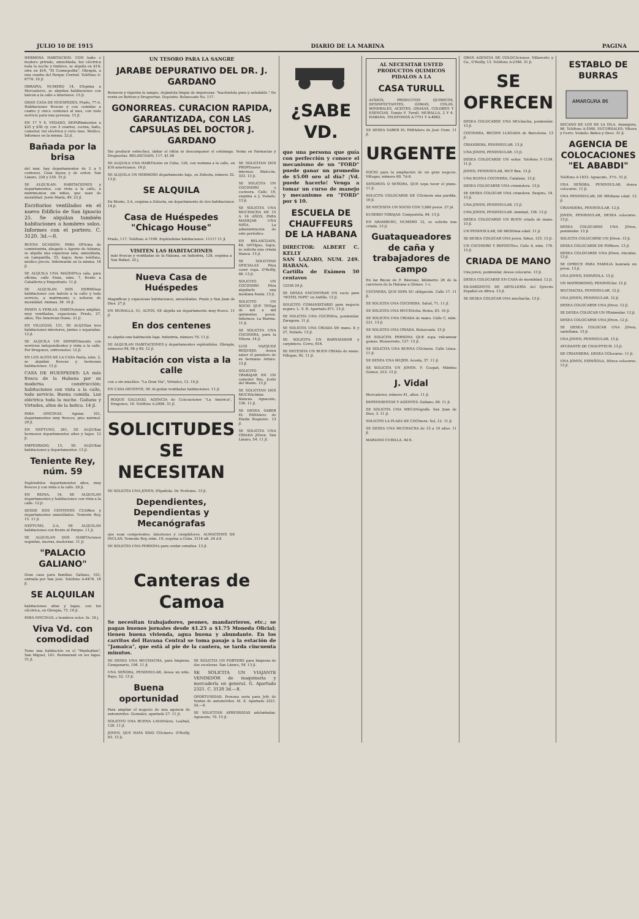JULIO 10 DE 1915 DIARIO DE LA MARINA PAGINA
HERMOSA HABITACION: CON baño e inodoro privado, amueblada, luz eléctrica toda la noche y timbres, se alquila en $18; otra en $14, "El Cosmopolita", Obrapía, a una cuadra del Parque Central. Teléfono A-6778. 10 jl.
OBRAPIA, NUMERO 14, ESquina a Mercaderes, se alquilan habitaciones con balcón a la calle e interiores. 15 jl.
GRAN CASA DE HUESPEDES. Prado, 77-A. Habitaciones frescas y con comidas a cuatro y cinco centenes al mes, con todo servicio para una persona. 15 jl.
EN 17 Y 4, VEDADO, DEPARtamentos a $25 y $30 cy. con 3 cuartos, cocina, baño, comedor, luz eléctrica y cielo raso. Módico. Informes en la misma. 22 jl.
Bañada por la brisa
del mar, hay departamentos de 2 a 5 centenes. Casa lujosa y de orden. San Lázaro, 228 y 230. 15 jl.
SE ALQUILAN: HABITACIONES y departamentos, con vista a la calle, a matrimonios sin niños, que sean de moralidad. Jesús María, 49. 22 jl.
Escritorios ventilados en el nuevo Edificio de San Ignacio 25. Se alquilan también habitaciones a hombres solos. Informes con el portero. C. 3120. 3d.—8.
BUENA OCASION: PARA OFIcina de comisionista, abogado o Agente de Aduana, se alquila una espaciosa sala, amueblada, en Lamparilla, 33, bajos; tiene teléfono, módico precio. Informarán en la misma. 16 jl.
SE ALQUILA UNA MAGNIFIca sala, para oficina; calle Enna, núm. 7, frente a Caballería y Empedrado. 11 jl.
SE ALQUILAN DOS HERMOsas habitaciones con balcón a la calle y todo servicio, a matrimonio o señoras de moralidad. Animas, 34. 10 jl.
PASEN A VERLAS: HABITAciones amplias, muy ventiladas, espaciosas. Prado, 27, altos, The American Home. 21 jl.
EN VILLEGAS, 131, SE ALQUIlan tres habitaciones interiores, juntas o separadas. 12 jl.
SE ALQUILA UN DEPARTAmento con servicios independientes y vista a la calle. Por Dragones, entresuelos. 12 jl.
EN LOS ALTOS DE LA CASA Paula, núm. 2, se alquilan frescas y hermosas habitaciones. 13 jl.
CASA DE HUESPEDES: LA más fresca de la Habana por su moderna construcción; habitaciones con vista a la calle, todo servicio. Buena comida. Luz eléctrica toda la noche. Galiano y Virtudes, altos de la botica. 14 jl.
PARA OFICINAS. Aguiar, 101, departamentos muy frescos, piso mármol. 29 jl.
EN NEPTUNO, 261, SE ALQUIlan hermosos departamentos altos y bajos. 12 jl.
EMPEDRADO, 15, SE ALQUIlan habitaciones y departamentos. 13 jl.
Teniente Rey, núm. 59
Espléndidos departamentos altos, muy frescos y con vista a la calle. 20 jl.
EN REINA, 14, SE ALQUILAN departamentos y habitaciones con vista a la calle. 12 jl.
DESDE DOS CENTENES CUARtos y departamentos amueblados. Teniente Rey, 15. 11 jl.
NEPTUNO, 2-A, SE ALQUILAN habitaciones con frente al Parque. 11 jl.
SE ALQUILAN DOS HABITAciones seguidas, nuevas, modernas. 11 jl.
"PALACIO GALIANO"
Gran casa para familias. Galiano, 101, entrada por San José. Teléfono A-4474. 16 jl.
SE ALQUILAN
habitaciones altas y bajas, con luz eléctrica, en Obrapía, 73. 16 jl.
PARA OFICINAS, o hombres solos. In. 18 j.
Viva Vd. con comodidad
Tome una habitación en el "Manhattan", San Miguel, 101. Restaurant en los bajos. 31 jl.
UN TESORO PARA LA SANGRE
JARABE DEPURATIVO DEL DR. J. GARDANO
Renueva y vigoriza la sangre, dejándola limpia de impurezas: "hacíéndola pura y saludable." De venta en Boticas y Droguerías. Depósito: Belascoaín No. 117.
GONORREAS. CURACION RAPIDA, GARANTIZADA, CON LAS CAPSULAS DEL DOCTOR J. GARDANO
Sin producir estrechez, dañar el riñón ni descomponer el estómago. Venta en Farmacias y Droguerías. BELASCOAIN, 117. $1.00
SE ALQUILA UNA HABITAción en Cuba, 128, con ventana a la calle, en $18 americanos. 14 jl.
SE ALQUILA UN HERMOSO departamento bajo, en Zulueta, número 32. 13 jl.
SE ALQUILA
En Monte, 2-A, esquina a Zulueta, un departamento de dos habitaciones. 14 jl.
Casa de Huéspedes "Chicago House"
Prado, 117. Teléfono A-7199. Espléndidas habitaciones. 11117 11 jl.
VISITEN LAS HABITACIONES
más frescas y ventiladas de la Habana, en Industria, 124, esquina a San Rafael. 25 j.
Nueva Casa de Huéspedes
Magníficas y espaciosas habitaciones, amuebladas. Prado y San Juan de Dios. 27 jl.
EN MURALLA, 51, ALTOS, SE alquila un departamento muy fresco. 11 jl.
En dos centenes
se alquila una habitación baja. Industria, número 70. 11 jl.
SE ALQUILAN HABITACIONES y departamentos espléndidos. Obrapía, números 94, 96 y 98. 12 jl.
Habitación con vista a la calle
con o sin muebles. "La Gran Vía", Virtudes, 12. 10 jl.
EN CASA DECENTE, SE ALquilan ventiladas habitaciones. 11 jl.
ROQUE GALLEGO, AGENCIA de Colocaciones "La América", Dragones, 16. Teléfono A-2404. 31 jl.
SOLICITUDES
SE NECESITAN
SE SOLICITA UNA JOVEN, ESpañola. Dr. Perdomo. 13 jl.
Dependientes, Dependientas y Mecanógrafas
que sean competentes, laboriosos y cumplidores. ALMACENES DE INCLAN, Teniente Rey, núm. 19, esquina a Cuba. 3114 alt. 24 d.8
SE SOLICITA UNA PERSONA para cuidar estudios. 13 jl.
SE SOLICITAN DOS PROFEsores internos. Malecón, 333. 13 jl.
SE SOLICITA UN COCINERO o cocinera. Calle 19, esquina a J, Vedado. 13 jl.
SE SOLICITA UNA MUCHACHA DE 15 A 18 AÑOS, PARA MANEJAR UNA NIÑA. La administración de este periódico.
EN BELASCOAIN, 44, ANTIguo, bajos, se solicita una criada blanca. 13 jl.
SE SOLICITAN OFICIALAS PAra coser ropa. O'Reilly, 88. 13 jl.
SOLICITO UN COCINERO PAra alquilarle una mediana fonda. 13 jl.
SOLICITO UN SOCIO QUE TENga de mil a mil quinientos pesos. Informes: La Marina. 11 jl.
SE SOLICITA UNA COCINERA, para la Víbora. 14 jl.
LUIS VAZQUEZ REQUEJO, desea saber el paradero de su hermano Arturo. 13 jl.
SOLICITO TRABAJAR EN UN comedor fino. Jesús del Monte. 13 jl.
SE SOLICITAN DOS MUCHAchitas blancas. Aguacate, 136. 11 jl.
SE DESEA SABER EL PARAdero de Eladia Roqueiro. 13 jl.
SE SOLICITA UNA CRIADA JOven. San Lázaro, 54. 11 jl.
Canteras de Camoa
Se necesitan trabajadores, peones, mandarrieros, etc.; se pagan buenos jornales desde $1.25 a $1.75 Moneda Oficial; tienen buena vivienda, agua buena y abundante. En los carritos del Havana Central se toma pasaje a la estación de "Jamaica", que está al pie de la cantera, se tarda cincuenta minutos.
SE DESEA UNA MUCHACHA, para limpieza. Campanario, 104. 11 jl.
UNA SEÑORA, PENINSULAR, desea un niño. Rayo, 52. 13 jl.
Buena oportunidad
Para ampliar el negocio de una agencia de automóviles. Gonzalez, apartado 27. 11 jl.
SOLICITO UNA BUENA LAVANdera. Lealtad, 126. 11 jl.
JOVEN, QUE HAYA SIDO COcinero. O'Reilly, 83. 13 jl.
SE SOLICITA UN PORTERO para limpieza de dos escaleras. San Lázaro, 54. 13 jl.
SE SOLICITA UN VIAJANTE VENDEDOR de maquinaria y mercadería en general. G. Apartado 2321. C. 3120 3d.—8.
OPORTUNIDAD. Persona seria para Jefe de Ventas de automóviles. M. Z. Apartado 2321. 3d.—8.
SE SOLICITAN APRENDIZAS adelantadas. Aguacate, 70. 15 jl.
¿SABE VD.
que una persona que guía con perfección y conoce el mecanismo de un "FORD" puede ganar un promedio de $5.00 oro al día? ¡Vd. puede hacerlo! Venga a tomar un curso de manejo y mecanismo en "FORD" por $ 10.
ESCUELA DE CHAUFFEURS DE LA HABANA
DIRECTOR: ALBERT C. KELLY
SAN LAZARO, NUM. 249. HABANA.
Cartilla de Exámen 50 centavos
12556 24 jl.
SE DESEA ENCONTRAR UN socio para "HOTEL NIPE" en Antilla. 13 jl.
SOLICITO COMANDITARIO para negocio seguro. L. S. R. Apartado 871. 13 jl.
SE SOLICITA UNA COCINEra, peninsular. Zaragoza. 11 jl.
SE SOLICITA UNA CRIADA DE mano. K y 27, Vedado. 13 jl.
SE SOLICITA UN BARNIZADOR y carpintero. Cerro, 616.
SE NECESITA UN BUEN CRIAdo de mano. Villegas, 92. 11 jl.
AL NECESITAR USTED PRODUCTOS QUIMICOS PIDALOS A LA
CASA TURULL
ACIDOS, PRODUCTOS QUIMICOS, DESINFECTANTES, GOMAS, COLAS, MINERALES, ACEITES, GRASAS, COLORES Y ESENCIAS. Tomás F. Turull. MURALLA, 2 Y 4. HABANA. TELEFONOS A-7751 Y A-4862.
SE DESEA SABER EL PARAdero de José Cuns. 11 jl.
URGENTE
SOCIO para la ampliación de un gran negocio. Villegas, número 60. 7d-8.
SEÑORITA O SEÑORA, QUE sepa tocar el piano. 11 jl.
SOLICITA COLOCARSE DE COcinera una pardita. 16 jl.
SE NECESITA UN SOCIO CON 3,000 pesos. 27 jd.
EUSEBIO TOBAJAS. Compostela, 64. 13 jl.
EN ARAMBURU, NUMERO 12, se solicita una criada. 13 jl.
Guataqueadores de caña y trabajadores de campo
En las fincas de F. Báscuas, kilómetro 26 de la carretera de la Habana a Güines. 1 s.
COCINERA, QUE SEPA SU obligación. Calle 17. 11 jl.
SE SOLICITA UNA COCINERA. Salud, 71. 11 jl.
SE SOLICITA UNA MUCHAcha. Reina, 83. 10 jl.
SE SOLICITA UNA CRIADA de mano. Calle C, núm. 221. 13 jl.
SE SOLICITA UNA CRIADA. Belascoaín. 13 jl.
SE SOLICITA PERSONA QUE sepa vulcanizar gomas. Monserrate, 127. 13 jl.
SE SOLICITA UNA BUENA COcinera. Calle Línea. 11 jl.
SE DESEA UNA MUJER. Acosta, 37. 11 jl.
SE SOLICITA UN JOVEN. F. Coopat, Máximo Gómez, 253. 13 jl.
J. Vidal
Mercaderes, número 41, altos. 11 jl.
DEPENDIENTAS Y AGENTES. Galiano, 88. 11 jl.
SE SOLICITA UNA MECANógrafa. San Juan de Dios, 3. 11 jl.
SOLICITO LA PLAZA DE COCInera. Sol, 12. 11 jl.
SE DESEA UNA MUCHACHA de 13 a 14 años. 11 jl.
MARIANO CUBILLA. 4d 6.
GRAN AGENCIA DE COLOCAciones: Villaverde y Ca., O'Reilly, 13. Teléfono A-2348. 31 jl.
SE OFRECEN
DESEA COLOCARSE UNA MUchacha, peninsular. 13 jl.
COCINERA, RECIEN LLEGADA de Barcelona. 13 jl.
CRIANDERA, PENINSULAR. 13 jl.
UNA JOVEN, PENINSULAR. 13 jl.
DESEA COLOCARSE UN señor. Teléfono F-1134. 11 jl.
JOVEN, PENINSULAR, MUY fina. 13 jl.
UNA BUENA COCINERA, Catalana. 13 jl.
DESEA COLOCARSE UNA crianndera. 13 jl.
SE DESEA COLOCAR UNA criandera. Suspiro, 14. 13 jl.
UNA JOVEN, PENINSULAR. 13 jl.
UNA JOVEN, PENINSULAR. Amistad, 136. 13 jl.
DESEA COLOCARSE UN BUEN criado de mano. 13 jl.
UN PENINSULAR, DE MEDIAna edad. 11 jl.
SE DESEA COLOCAR UNA joven. Sitios, 133. 13 jl.
UN COCINERO Y REPOSTEro. Calle 4, núm. 176. 13 jl.
CRIADA DE MANO
Una joven, peninsular, desea colocarse. 13 jl.
DESEA COLOCARSE EN CASA de moralidad. 12 jl.
EX-SARGENTO DE ARTILLERÍA del Ejército Español en Africa. 13 jl.
SE DESEA COLOCAR UNA muchacha. 13 jl.
ESTABLO DE BURRAS
AMARGURA 86
DECANO DE LOS DE LA ISLA. Amargura, 86. Teléfono A-3540. SUCURSALES: Víbora y Cerro. Vedado: Baños y Once. 31 jl.
AGENCIA DE COLOCACIONES "EL ABABDI"
Teléfono A-1833. Aguacate, 37½. 31 jl.
UNA SEÑORA, PENINSULAR, desea colocarse. 11 jl.
UNA PENINSULAR, DE MEdiana edad. 12 jl.
CRIANDERA, PENINSULAR. 12 jl.
JOVEN, PENINSULAR, DESEA colocarse. 13 jl.
DESEA COLOCARSE UNA JOven, peninsular. 13 jl.
SOLICITA COLOCARSE UN JOven. 13 jl.
DESEA COLOCARSE DE PORtero. 13 jl.
DESEA COLOCARSE UNA JOven, vizcaína. 13 jl.
SE OFRECE PARA FAMILIA honrada un joven. 13 jl.
UNA JOVEN, ESPAÑOLA. 13 jl.
UN MATRIMONIO, PENINSUlar. 12 jl.
MUCHACHA, PENINSULAR. 12 jl.
UNA JOVEN, PENINSULAR. 12 jl.
DESEA COLOCARSE UNA JOven. 12 jl.
SE DESEA COLOCAR UN PEninsular. 12 jl.
DESEA COLOCARSE UNA JOven. 12 jl.
SE DESEA COLOCAR UNA JOven, castellana. 13 jl.
UNA JOVEN, PENINSULAR. 13 jl.
AYUDANTE DE CHAUFFEUR. 13 jl.
DE CRIANDERA, DESEA COlocarse. 11 jl.
UNA JOVEN, ESPAÑOLA, DEsea colocarse. 13 jl.